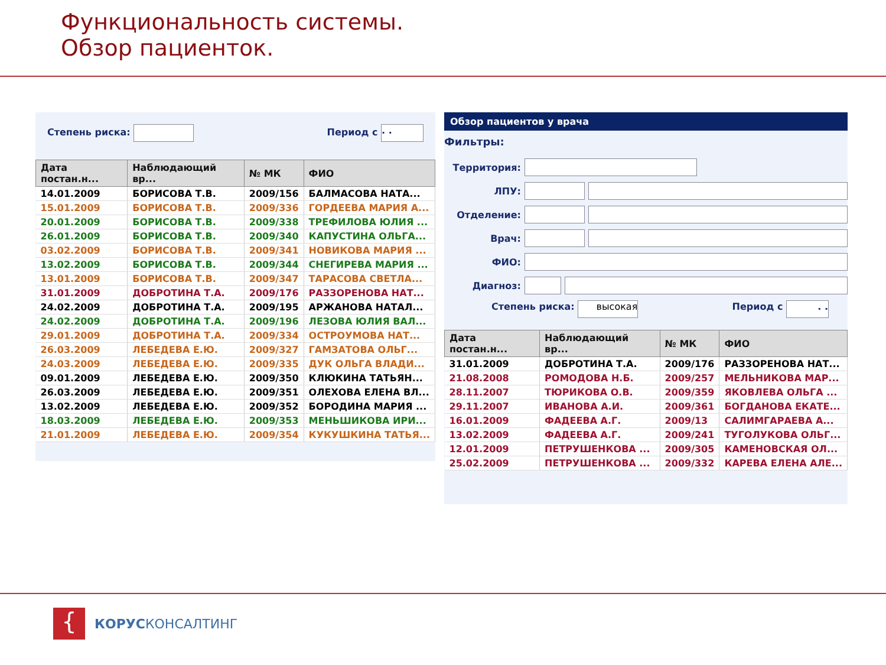Функциональность системы.
Обзор пациенток.
Степень риска: Период с . .
| Дата постан.н... | Наблюдающий вр... | № МК | ФИО |
| --- | --- | --- | --- |
| 14.01.2009 | БОРИСОВА Т.В. | 2009/156 | БАЛМАСОВА НАТА... |
| 15.01.2009 | БОРИСОВА Т.В. | 2009/336 | ГОРДЕЕВА МАРИЯ А... |
| 20.01.2009 | БОРИСОВА Т.В. | 2009/338 | ТРЕФИЛОВА ЮЛИЯ ... |
| 26.01.2009 | БОРИСОВА Т.В. | 2009/340 | КАПУСТИНА ОЛЬГА... |
| 03.02.2009 | БОРИСОВА Т.В. | 2009/341 | НОВИКОВА МАРИЯ ... |
| 13.02.2009 | БОРИСОВА Т.В. | 2009/344 | СНЕГИРЕВА МАРИЯ ... |
| 13.01.2009 | БОРИСОВА Т.В. | 2009/347 | ТАРАСОВА СВЕТЛА... |
| 31.01.2009 | ДОБРОТИНА Т.А. | 2009/176 | РАЗЗОРЕНОВА НАТ... |
| 24.02.2009 | ДОБРОТИНА Т.А. | 2009/195 | АРЖАНОВА НАТАЛ... |
| 24.02.2009 | ДОБРОТИНА Т.А. | 2009/196 | ЛЕЗОВА ЮЛИЯ ВАЛ... |
| 29.01.2009 | ДОБРОТИНА Т.А. | 2009/334 | ОСТРОУМОВА НАТ... |
| 26.03.2009 | ЛЕБЕДЕВА Е.Ю. | 2009/327 | ГАМЗАТОВА ОЛЬГ... |
| 24.03.2009 | ЛЕБЕДЕВА Е.Ю. | 2009/335 | ДУК ОЛЬГА ВЛАДИ... |
| 09.01.2009 | ЛЕБЕДЕВА Е.Ю. | 2009/350 | КЛЮКИНА ТАТЬЯН... |
| 26.03.2009 | ЛЕБЕДЕВА Е.Ю. | 2009/351 | ОЛЕХОВА ЕЛЕНА ВЛ... |
| 13.02.2009 | ЛЕБЕДЕВА Е.Ю. | 2009/352 | БОРОДИНА МАРИЯ ... |
| 18.03.2009 | ЛЕБЕДЕВА Е.Ю. | 2009/353 | МЕНЬШИКОВА ИРИ... |
| 21.01.2009 | ЛЕБЕДЕВА Е.Ю. | 2009/354 | КУКУШКИНА ТАТЬЯ... |
Обзор пациентов у врача
Фильтры:
Территория:
ЛПУ:
Отделение:
Врач:
ФИО:
Диагноз:
Степень риска: высокая Период с . .
| Дата постан.н... | Наблюдающий вр... | № МК | ФИО |
| --- | --- | --- | --- |
| 31.01.2009 | ДОБРОТИНА Т.А. | 2009/176 | РАЗЗОРЕНОВА НАТ... |
| 21.08.2008 | РОМОДОВА Н.Б. | 2009/257 | МЕЛЬНИКОВА МАР... |
| 28.11.2007 | ТЮРИКОВА О.В. | 2009/359 | ЯКОВЛЕВА ОЛЬГА ... |
| 29.11.2007 | ИВАНОВА А.И. | 2009/361 | БОГДАНОВА ЕКАТЕ... |
| 16.01.2009 | ФАДЕЕВА А.Г. | 2009/13 | САЛИМГАРАЕВА А... |
| 13.02.2009 | ФАДЕЕВА А.Г. | 2009/241 | ТУГОЛУКОВА ОЛЬГ... |
| 12.01.2009 | ПЕТРУШЕНКОВА ... | 2009/305 | КАМЕНОВСКАЯ ОЛ... |
| 25.02.2009 | ПЕТРУШЕНКОВА ... | 2009/332 | КАРЕВА ЕЛЕНА АЛЕ... |
{
КОРУСКОНСАЛТИНГ